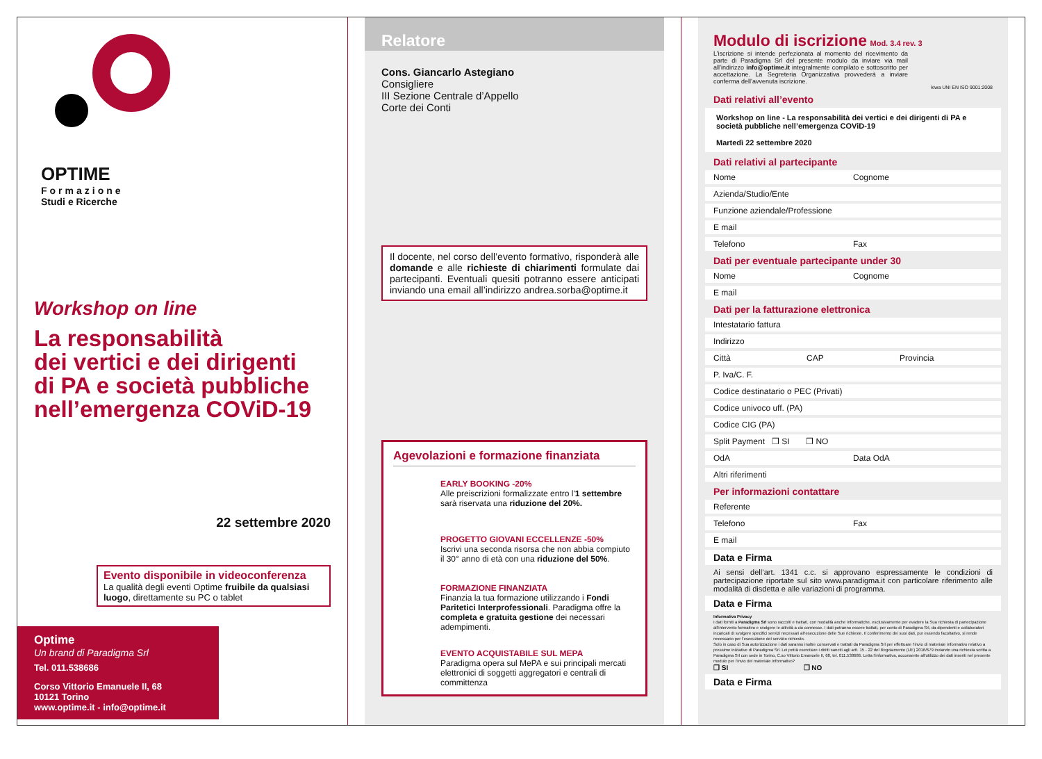OPTIME
Formazione
Studi e Ricerche
Workshop on line
La responsabilità
dei vertici e dei dirigenti
di PA e società pubbliche
nell’emergenza COViD-19
22 settembre 2020
Evento disponibile in videoconferenza
La qualità degli eventi Optime fruibile da qualsiasi luogo, direttamente su PC o tablet
Optime
Un brand di Paradigma Srl
Tel. 011.538686
Corso Vittorio Emanuele II, 68
10121 Torino
www.optime.it - info@optime.it
Relatore
Cons. Giancarlo Astegiano
Consigliere
III Sezione Centrale d’Appello
Corte dei Conti
Il docente, nel corso dell’evento formativo, risponderà alle domande e alle richieste di chiarimenti formulate dai partecipanti. Eventuali quesiti potranno essere anticipati inviando una email all’indirizzo andrea.sorba@optime.it
Agevolazioni e formazione finanziata
EARLY BOOKING -20%
Alle preiscrizioni formalizzate entro l'1 settembre sarà riservata una riduzione del 20%.
PROGETTO GIOVANI ECCELLENZE -50%
Iscrivi una seconda risorsa che non abbia compiuto il 30° anno di età con una riduzione del 50%.
FORMAZIONE FINANZIATA
Finanzia la tua formazione utilizzando i Fondi Paritetici Interprofessionali. Paradigma offre la completa e gratuita gestione dei necessari adempimenti.
EVENTO ACQUISTABILE SUL MEPA
Paradigma opera sul MePA e sui principali mercati elettronici di soggetti aggregatori e centrali di committenza
Modulo di iscrizione Mod. 3.4 rev. 3
L’iscrizione si intende perfezionata al momento del ricevimento da parte di Paradigma Srl del presente modulo da inviare via mail all’indirizzo info@optime.it integralmente compilato e sottoscritto per accettazione. La Segreteria Organizzativa provvederà a inviare conferma dell’avvenuta iscrizione.
kiwa UNI EN ISO 9001:2008
Dati relativi all’evento
Workshop on line - La responsabilità dei vertici e dei dirigenti di PA e società pubbliche nell’emergenza COViD-19
Martedì 22 settembre 2020
Dati relativi al partecipante
Nome Cognome
Azienda/Studio/Ente
Funzione aziendale/Professione
E mail
Telefono Fax
Dati per eventuale partecipante under 30
Nome Cognome
E mail
Dati per la fatturazione elettronica
Intestatario fattura
Indirizzo
Città CAP Provincia
P. Iva/C. F.
Codice destinatario o PEC (Privati)
Codice univoco uff. (PA)
Codice CIG (PA)
Split Payment ❒ SI ❒ NO
OdA Data OdA
Altri riferimenti
Per informazioni contattare
Referente
Telefono Fax
E mail
Data e Firma
Ai sensi dell’art. 1341 c.c. si approvano espressamente le condizioni di partecipazione riportate sul sito www.paradigma.it con particolare riferimento alle modalità di disdetta e alle variazioni di programma.
Data e Firma
Informativa Privacy
I dati forniti a Paradigma Srl sono raccolti e trattati, con modalità anche informatiche, esclusivamente per evadere la Sua richiesta di partecipazione all’intervento formativo e svolgere le attività a ciò connesse. I dati potranno essere trattati, per conto di Paradigma Srl, da dipendenti e collaboratori incaricati di svolgere specifici servizi necessari all’esecuzione delle Sue richieste. Il conferimento dei suoi dati, pur essendo facoltativo, si rende necessario per l’esecuzione del servizio richiesto.
Solo in caso di Sua autorizzazione i dati saranno inoltre conservati e trattati da Paradigma Srl per effettuare l’invio di materiale informativo relativo a prossime iniziative di Paradigma Srl. Lei potrà esercitare i diritti sanciti agli artt. 15 - 22 del Regolamento (UE) 2016/679 inviando una richiesta scritta a Paradigma Srl con sede in Torino, C.so Vittorio Emanuele II, 68, tel. 011.538686. Letta l’informativa, acconsente all’utilizzo dei dati inseriti nel presente modulo per l’invio del materiale informativo?
❒ SI ❒ NO
Data e Firma